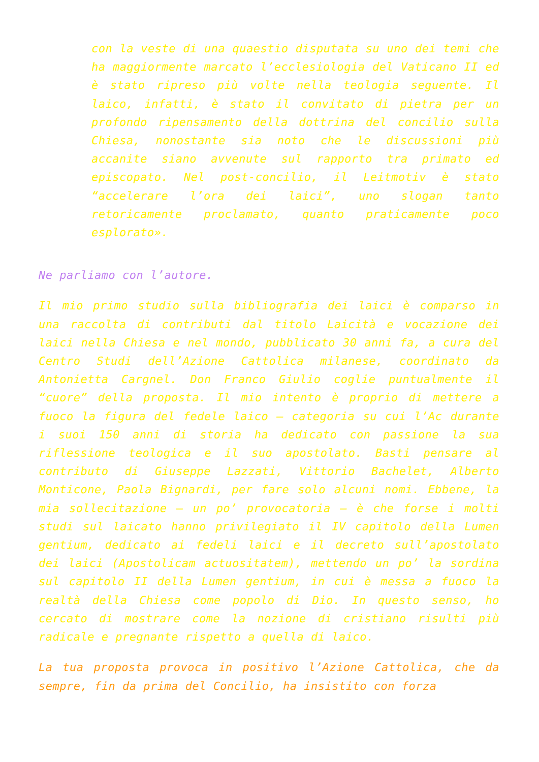con la veste di una quaestio disputata su uno dei temi che ha maggiormente marcato l’ecclesiologia del Vaticano II ed è stato ripreso più volte nella teologia seguente. Il laico, infatti, è stato il convitato di pietra per un profondo ripensamento della dottrina del concilio sulla Chiesa, nonostante sia noto che le discussioni più accanite siano avvenute sul rapporto tra primato ed episcopato. Nel post-concilio, il Leitmotiv è stato “accelerare l’ora dei laici”, uno slogan tanto retoricamente proclamato, quanto praticamente poco esplorato».
Ne parliamo con l’autore.
Il mio primo studio sulla bibliografia dei laici è comparso in una raccolta di contributi dal titolo Laicità e vocazione dei laici nella Chiesa e nel mondo, pubblicato 30 anni fa, a cura del Centro Studi dell’Azione Cattolica milanese, coordinato da Antonietta Cargnel. Don Franco Giulio coglie puntualmente il “cuore” della proposta. Il mio intento è proprio di mettere a fuoco la figura del fedele laico – categoria su cui l’Ac durante i suoi 150 anni di storia ha dedicato con passione la sua riflessione teologica e il suo apostolato. Basti pensare al contributo di Giuseppe Lazzati, Vittorio Bachelet, Alberto Monticone, Paola Bignardi, per fare solo alcuni nomi. Ebbene, la mia sollecitazione – un po’ provocatoria – è che forse i molti studi sul laicato hanno privilegiato il IV capitolo della Lumen gentium, dedicato ai fedeli laici e il decreto sull’apostolato dei laici (Apostolicam actuositatem), mettendo un po’ la sordina sul capitolo II della Lumen gentium, in cui è messa a fuoco la realtà della Chiesa come popolo di Dio. In questo senso, ho cercato di mostrare come la nozione di cristiano risulti più radicale e pregnante rispetto a quella di laico.
La tua proposta provoca in positivo l’Azione Cattolica, che da sempre, fin da prima del Concilio, ha insistito con forza